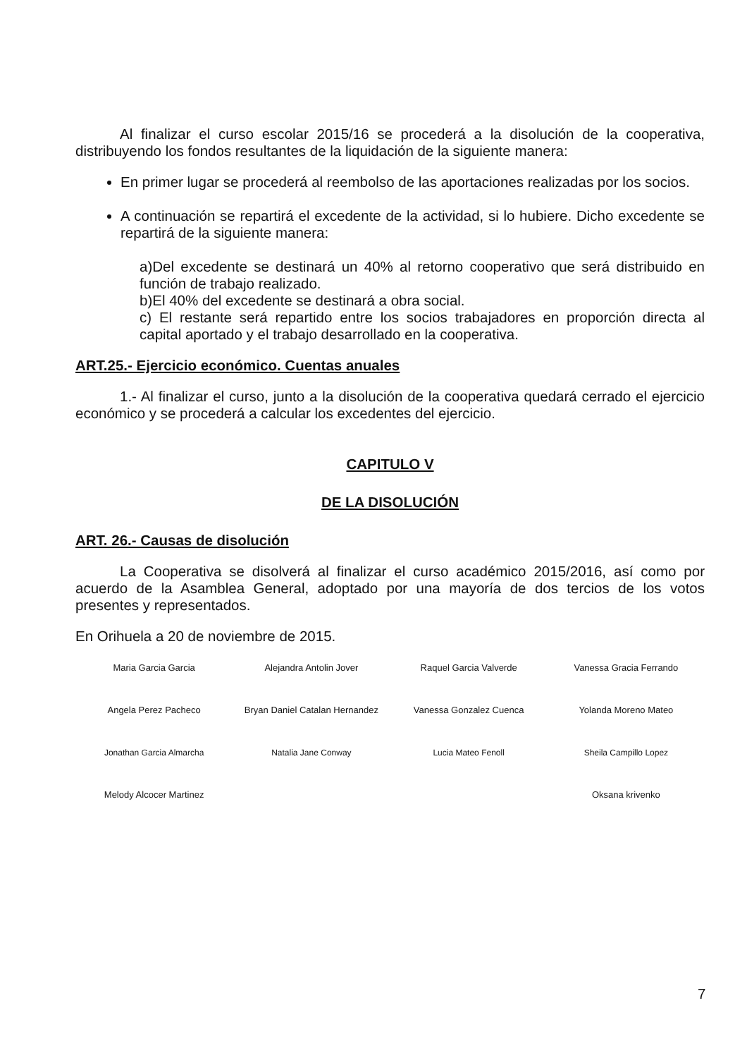Al finalizar el curso escolar 2015/16 se procederá a la disolución de la cooperativa, distribuyendo los fondos resultantes de la liquidación de la siguiente manera:
En primer lugar se procederá al reembolso de las aportaciones realizadas por los socios.
A continuación se repartirá el excedente de la actividad, si lo hubiere. Dicho excedente se repartirá de la siguiente manera:
a)Del excedente se destinará un 40% al retorno cooperativo que será distribuido en función de trabajo realizado.
b)El 40% del excedente se destinará a obra social.
c) El restante será repartido entre los socios trabajadores en proporción directa al capital aportado y el trabajo desarrollado en la cooperativa.
ART.25.- Ejercicio económico. Cuentas anuales
1.- Al finalizar el curso, junto a la disolución de la cooperativa quedará cerrado el ejercicio económico y se procederá a calcular los excedentes del ejercicio.
CAPITULO V
DE LA DISOLUCIÓN
ART. 26.- Causas de disolución
La Cooperativa se disolverá al finalizar el curso académico 2015/2016, así como por acuerdo de la Asamblea General, adoptado por una mayoría de dos tercios de los votos presentes y representados.
En Orihuela a 20 de noviembre de 2015.
| Maria Garcia Garcia | Alejandra Antolin Jover | Raquel Garcia Valverde | Vanessa Gracia Ferrando |
| Angela Perez Pacheco | Bryan Daniel Catalan Hernandez | Vanessa Gonzalez Cuenca | Yolanda Moreno Mateo |
| Jonathan Garcia Almarcha | Natalia Jane Conway | Lucia Mateo Fenoll | Sheila Campillo Lopez |
| Melody Alcocer Martinez | | | Oksana krivenko |
7